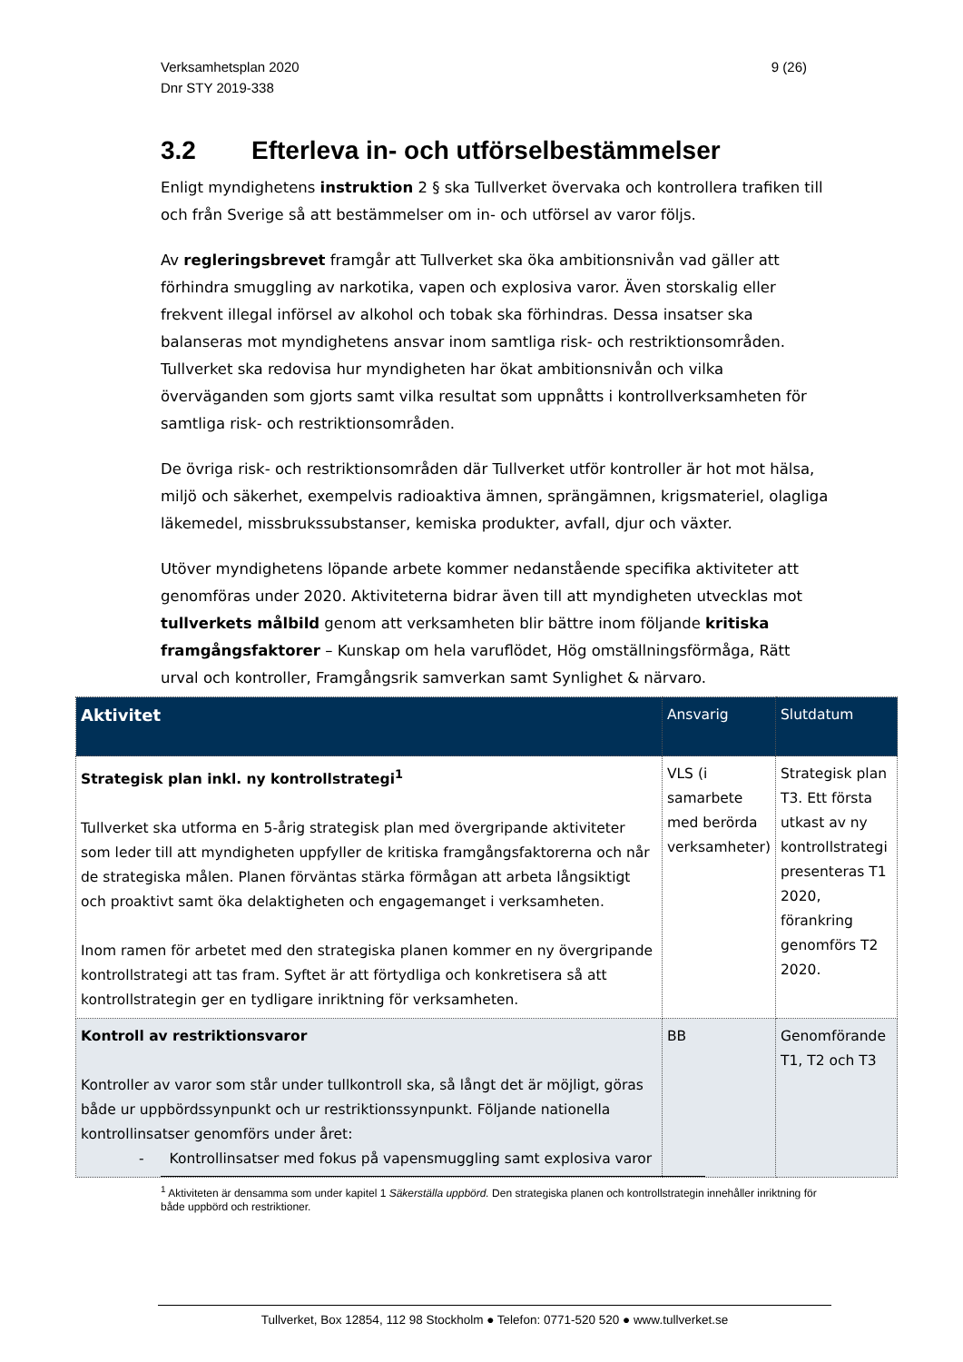Verksamhetsplan 2020
Dnr STY 2019-338
9 (26)
3.2 Efterleva in- och utförselbestämmelser
Enligt myndighetens instruktion 2 § ska Tullverket övervaka och kontrollera trafiken till och från Sverige så att bestämmelser om in- och utförsel av varor följs.
Av regleringsbrevet framgår att Tullverket ska öka ambitionsnivån vad gäller att förhindra smuggling av narkotika, vapen och explosiva varor. Även storskalig eller frekvent illegal införsel av alkohol och tobak ska förhindras. Dessa insatser ska balanseras mot myndighetens ansvar inom samtliga risk- och restriktionsområden. Tullverket ska redovisa hur myndigheten har ökat ambitionsnivån och vilka överväganden som gjorts samt vilka resultat som uppnåtts i kontrollverksamheten för samtliga risk- och restriktionsområden.
De övriga risk- och restriktionsområden där Tullverket utför kontroller är hot mot hälsa, miljö och säkerhet, exempelvis radioaktiva ämnen, sprängämnen, krigsmateriel, olagliga läkemedel, missbrukssubstanser, kemiska produkter, avfall, djur och växter.
Utöver myndighetens löpande arbete kommer nedanstående specifika aktiviteter att genomföras under 2020. Aktiviteterna bidrar även till att myndigheten utvecklas mot tullverkets målbild genom att verksamheten blir bättre inom följande kritiska framgångsfaktorer – Kunskap om hela varuflödet, Hög omställningsförmåga, Rätt urval och kontroller, Framgångsrik samverkan samt Synlighet & närvaro.
| Aktivitet | Ansvarig | Slutdatum |
| --- | --- | --- |
| Strategisk plan inkl. ny kontrollstrategi<sup>1</sup> Tullverket ska utforma en 5-årig strategisk plan med övergripande aktiviteter som leder till att myndigheten uppfyller de kritiska framgångsfaktorerna och når de strategiska målen. Planen förväntas stärka förmågan att arbeta långsiktigt och proaktivt samt öka delaktigheten och engagemanget i verksamheten. Inom ramen för arbetet med den strategiska planen kommer en ny övergripande kontrollstrategi att tas fram. Syftet är att förtydliga och konkretisera så att kontrollstrategin ger en tydligare inriktning för verksamheten. | VLS (i samarbete med berörda verksamheter) | Strategisk plan T3. Ett första utkast av ny kontrollstrategi presenteras T1 2020, förankring genomförs T2 2020. |
| Kontroll av restriktionsvaror Kontroller av varor som står under tullkontroll ska, så långt det är möjligt, göras både ur uppbördssynpunkt och ur restriktionssynpunkt. Följande nationella kontrollinsatser genomförs under året: - Kontrollinsatser med fokus på vapensmuggling samt explosiva varor | BB | Genomförande T1, T2 och T3 |
<sup>1</sup> Aktiviteten är densamma som under kapitel 1 Säkerställa uppbörd. Den strategiska planen och kontrollstrategin innehåller inriktning för både uppbörd och restriktioner.
Tullverket, Box 12854, 112 98 Stockholm ● Telefon: 0771-520 520 ● www.tullverket.se